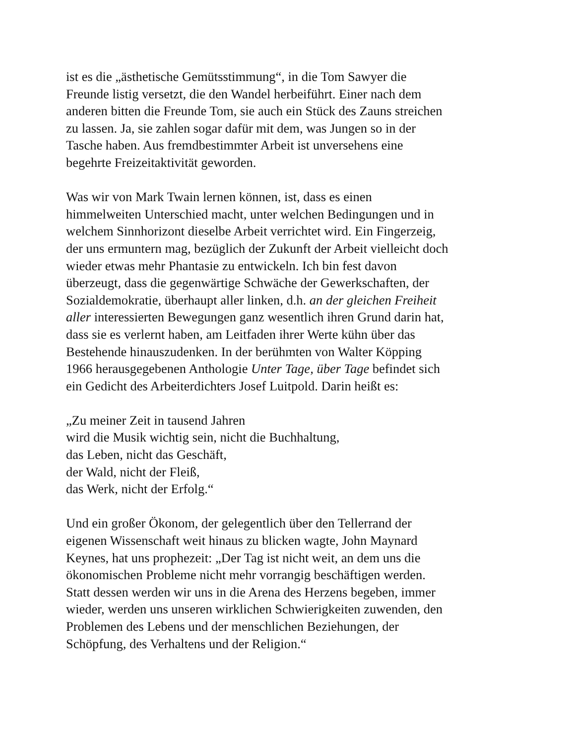ist es die „ästhetische Gemütsstimmung“, in die Tom Sawyer die
Freunde listig versetzt, die den Wandel herbeiführt. Einer nach dem
anderen bitten die Freunde Tom, sie auch ein Stück des Zauns streichen
zu lassen. Ja, sie zahlen sogar dafür mit dem, was Jungen so in der
Tasche haben. Aus fremdbestimmter Arbeit ist unversehens eine
begehrte Freizeitaktivität geworden.
Was wir von Mark Twain lernen können, ist, dass es einen
himmelweiten Unterschied macht, unter welchen Bedingungen und in
welchem Sinnhorizont dieselbe Arbeit verrichtet wird. Ein Fingerzeig,
der uns ermuntern mag, bezüglich der Zukunft der Arbeit vielleicht doch
wieder etwas mehr Phantasie zu entwickeln. Ich bin fest davon
überzeugt, dass die gegenwärtige Schwäche der Gewerkschaften, der
Sozialdemokratie, überhaupt aller linken, d.h. an der gleichen Freiheit
aller interessierten Bewegungen ganz wesentlich ihren Grund darin hat,
dass sie es verlernt haben, am Leitfaden ihrer Werte kühn über das
Bestehende hinauszudenken. In der berühmten von Walter Köpping
1966 herausgegebenen Anthologie Unter Tage, über Tage befindet sich
ein Gedicht des Arbeiterdichters Josef Luitpold. Darin heißt es:
„Zu meiner Zeit in tausend Jahren
wird die Musik wichtig sein, nicht die Buchhaltung,
das Leben, nicht das Geschäft,
der Wald, nicht der Fleiß,
das Werk, nicht der Erfolg.“
Und ein großer Ökonom, der gelegentlich über den Tellerrand der
eigenen Wissenschaft weit hinaus zu blicken wagte, John Maynard
Keynes, hat uns prophezeit: „Der Tag ist nicht weit, an dem uns die
ökonomischen Probleme nicht mehr vorrangig beschäftigen werden.
Statt dessen werden wir uns in die Arena des Herzens begeben, immer
wieder, werden uns unseren wirklichen Schwierigkeiten zuwenden, den
Problemen des Lebens und der menschlichen Beziehungen, der
Schöpfung, des Verhaltens und der Religion.“